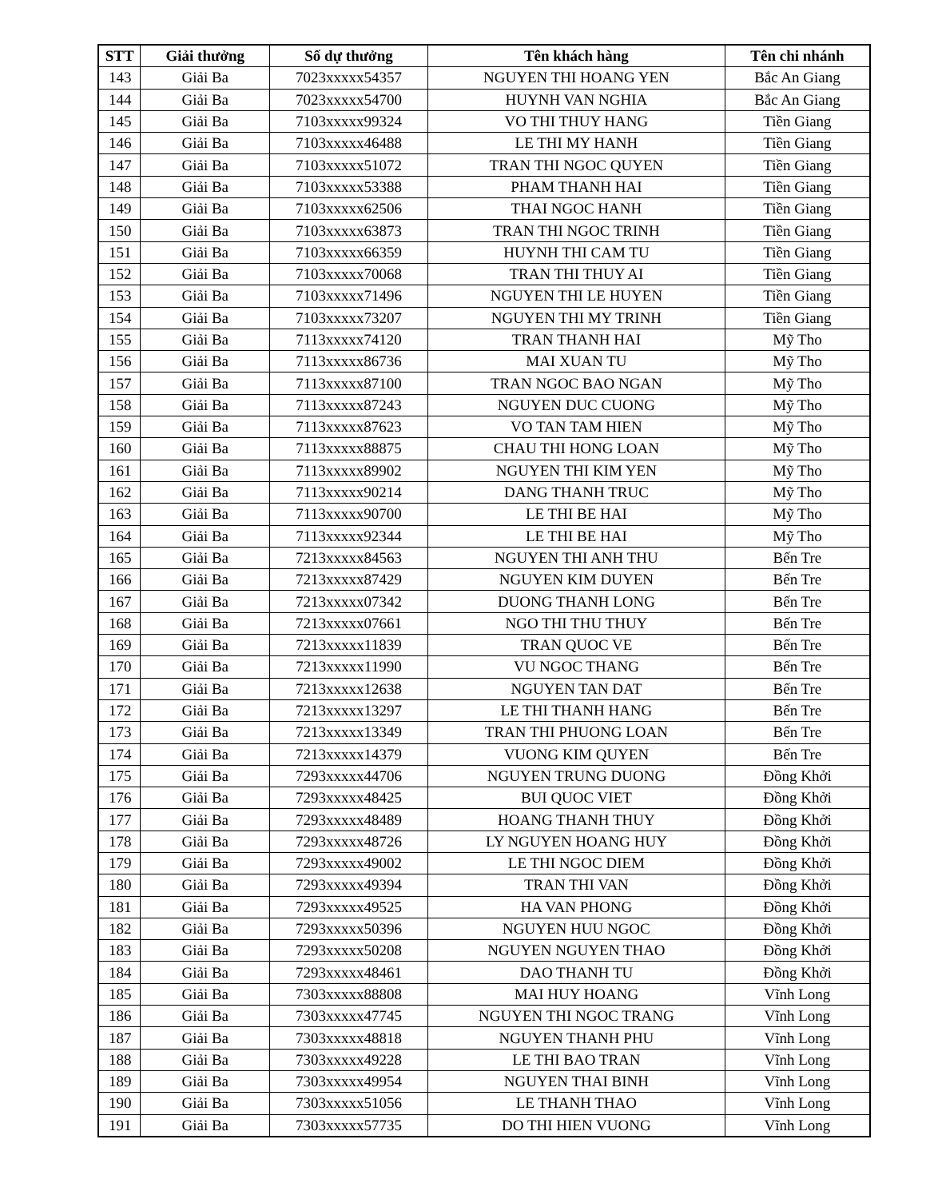| STT | Giải thưởng | Số dự thưởng | Tên khách hàng | Tên chi nhánh |
| --- | --- | --- | --- | --- |
| 143 | Giải Ba | 7023xxxxx54357 | NGUYEN THI HOANG YEN | Bắc An Giang |
| 144 | Giải Ba | 7023xxxxx54700 | HUYNH VAN NGHIA | Bắc An Giang |
| 145 | Giải Ba | 7103xxxxx99324 | VO THI THUY HANG | Tiền Giang |
| 146 | Giải Ba | 7103xxxxx46488 | LE THI MY HANH | Tiền Giang |
| 147 | Giải Ba | 7103xxxxx51072 | TRAN THI NGOC QUYEN | Tiền Giang |
| 148 | Giải Ba | 7103xxxxx53388 | PHAM THANH HAI | Tiền Giang |
| 149 | Giải Ba | 7103xxxxx62506 | THAI NGOC HANH | Tiền Giang |
| 150 | Giải Ba | 7103xxxxx63873 | TRAN THI NGOC TRINH | Tiền Giang |
| 151 | Giải Ba | 7103xxxxx66359 | HUYNH THI CAM TU | Tiền Giang |
| 152 | Giải Ba | 7103xxxxx70068 | TRAN THI THUY AI | Tiền Giang |
| 153 | Giải Ba | 7103xxxxx71496 | NGUYEN THI LE HUYEN | Tiền Giang |
| 154 | Giải Ba | 7103xxxxx73207 | NGUYEN THI MY TRINH | Tiền Giang |
| 155 | Giải Ba | 7113xxxxx74120 | TRAN THANH HAI | Mỹ Tho |
| 156 | Giải Ba | 7113xxxxx86736 | MAI XUAN TU | Mỹ Tho |
| 157 | Giải Ba | 7113xxxxx87100 | TRAN NGOC BAO NGAN | Mỹ Tho |
| 158 | Giải Ba | 7113xxxxx87243 | NGUYEN DUC CUONG | Mỹ Tho |
| 159 | Giải Ba | 7113xxxxx87623 | VO TAN TAM HIEN | Mỹ Tho |
| 160 | Giải Ba | 7113xxxxx88875 | CHAU THI HONG LOAN | Mỹ Tho |
| 161 | Giải Ba | 7113xxxxx89902 | NGUYEN THI KIM YEN | Mỹ Tho |
| 162 | Giải Ba | 7113xxxxx90214 | DANG THANH TRUC | Mỹ Tho |
| 163 | Giải Ba | 7113xxxxx90700 | LE THI BE HAI | Mỹ Tho |
| 164 | Giải Ba | 7113xxxxx92344 | LE THI BE HAI | Mỹ Tho |
| 165 | Giải Ba | 7213xxxxx84563 | NGUYEN THI ANH THU | Bến Tre |
| 166 | Giải Ba | 7213xxxxx87429 | NGUYEN KIM DUYEN | Bến Tre |
| 167 | Giải Ba | 7213xxxxx07342 | DUONG THANH LONG | Bến Tre |
| 168 | Giải Ba | 7213xxxxx07661 | NGO THI THU THUY | Bến Tre |
| 169 | Giải Ba | 7213xxxxx11839 | TRAN QUOC VE | Bến Tre |
| 170 | Giải Ba | 7213xxxxx11990 | VU NGOC THANG | Bến Tre |
| 171 | Giải Ba | 7213xxxxx12638 | NGUYEN TAN DAT | Bến Tre |
| 172 | Giải Ba | 7213xxxxx13297 | LE THI THANH HANG | Bến Tre |
| 173 | Giải Ba | 7213xxxxx13349 | TRAN THI PHUONG LOAN | Bến Tre |
| 174 | Giải Ba | 7213xxxxx14379 | VUONG KIM QUYEN | Bến Tre |
| 175 | Giải Ba | 7293xxxxx44706 | NGUYEN TRUNG DUONG | Đồng Khởi |
| 176 | Giải Ba | 7293xxxxx48425 | BUI QUOC VIET | Đồng Khởi |
| 177 | Giải Ba | 7293xxxxx48489 | HOANG THANH THUY | Đồng Khởi |
| 178 | Giải Ba | 7293xxxxx48726 | LY NGUYEN HOANG HUY | Đồng Khởi |
| 179 | Giải Ba | 7293xxxxx49002 | LE THI NGOC DIEM | Đồng Khởi |
| 180 | Giải Ba | 7293xxxxx49394 | TRAN THI VAN | Đồng Khởi |
| 181 | Giải Ba | 7293xxxxx49525 | HA VAN PHONG | Đồng Khởi |
| 182 | Giải Ba | 7293xxxxx50396 | NGUYEN HUU NGOC | Đồng Khởi |
| 183 | Giải Ba | 7293xxxxx50208 | NGUYEN NGUYEN THAO | Đồng Khởi |
| 184 | Giải Ba | 7293xxxxx48461 | DAO THANH TU | Đồng Khởi |
| 185 | Giải Ba | 7303xxxxx88808 | MAI HUY HOANG | Vĩnh Long |
| 186 | Giải Ba | 7303xxxxx47745 | NGUYEN THI NGOC TRANG | Vĩnh Long |
| 187 | Giải Ba | 7303xxxxx48818 | NGUYEN THANH PHU | Vĩnh Long |
| 188 | Giải Ba | 7303xxxxx49228 | LE THI BAO TRAN | Vĩnh Long |
| 189 | Giải Ba | 7303xxxxx49954 | NGUYEN THAI BINH | Vĩnh Long |
| 190 | Giải Ba | 7303xxxxx51056 | LE THANH THAO | Vĩnh Long |
| 191 | Giải Ba | 7303xxxxx57735 | DO THI HIEN VUONG | Vĩnh Long |